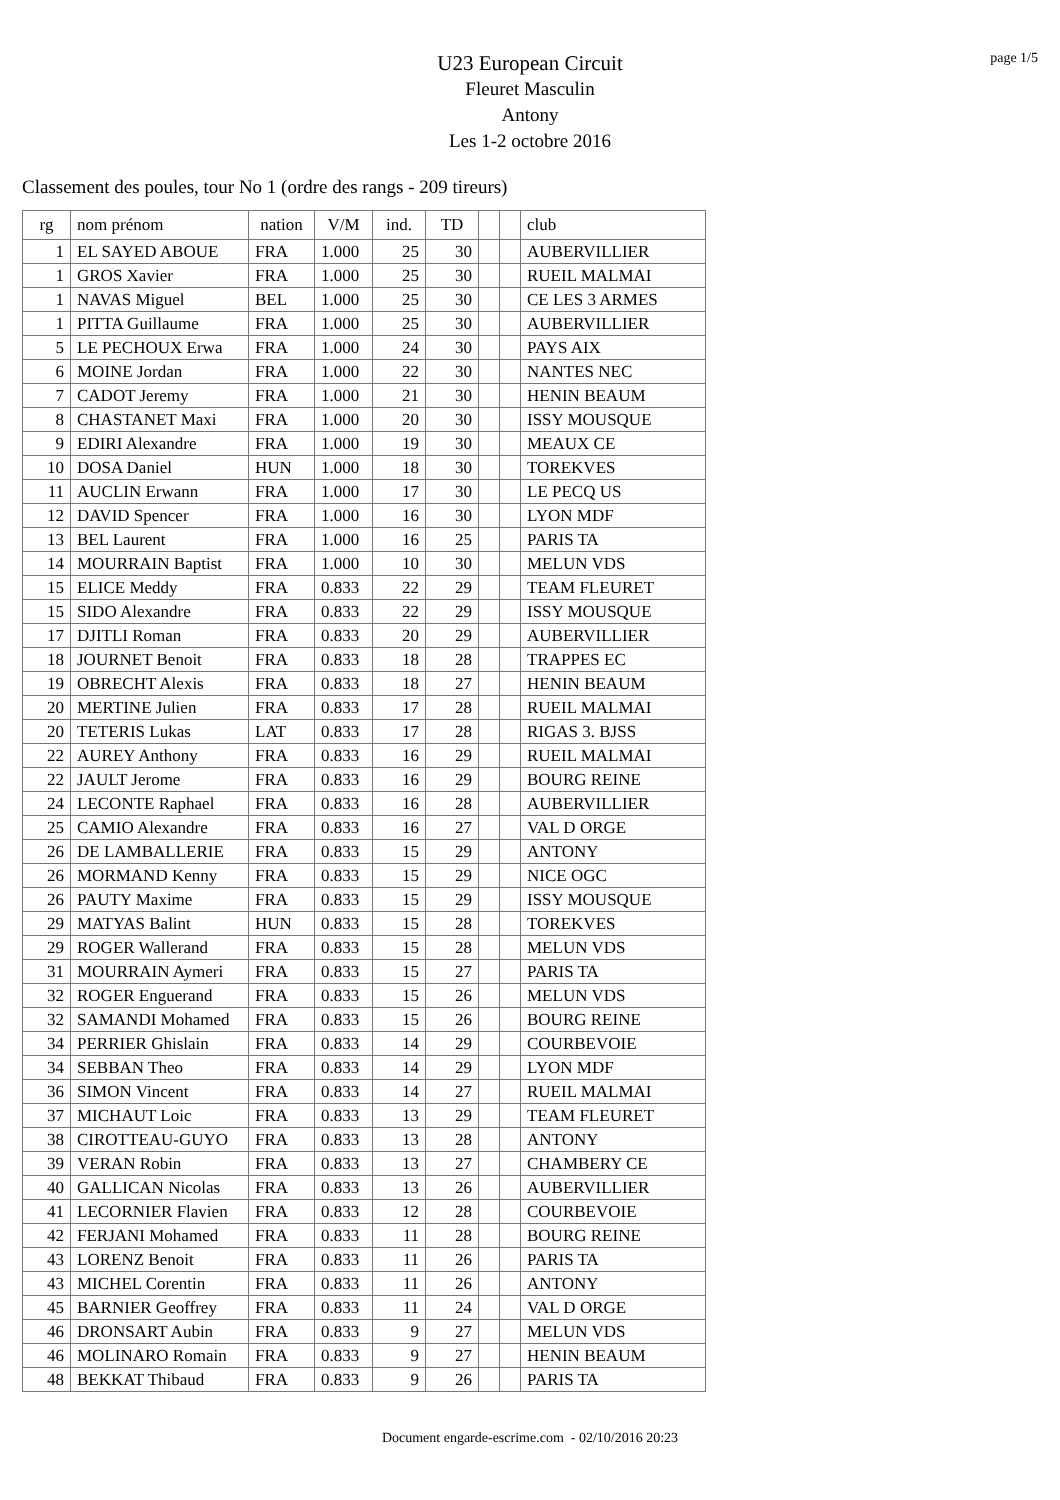page 1/5
U23 European Circuit
Fleuret Masculin
Antony
Les 1-2 octobre 2016
Classement des poules, tour No 1 (ordre des rangs - 209 tireurs)
| rg | nom prénom | nation | V/M | ind. | TD | | | club |
| --- | --- | --- | --- | --- | --- | --- | --- | --- |
| 1 | EL SAYED ABOUE | FRA | 1.000 | 25 | 30 | | | AUBERVILLIER |
| 1 | GROS Xavier | FRA | 1.000 | 25 | 30 | | | RUEIL MALMAI |
| 1 | NAVAS Miguel | BEL | 1.000 | 25 | 30 | | | CE LES 3 ARMES |
| 1 | PITTA Guillaume | FRA | 1.000 | 25 | 30 | | | AUBERVILLIER |
| 5 | LE PECHOUX Erwa | FRA | 1.000 | 24 | 30 | | | PAYS AIX |
| 6 | MOINE Jordan | FRA | 1.000 | 22 | 30 | | | NANTES NEC |
| 7 | CADOT Jeremy | FRA | 1.000 | 21 | 30 | | | HENIN BEAUM |
| 8 | CHASTANET Maxi | FRA | 1.000 | 20 | 30 | | | ISSY MOUSQUE |
| 9 | EDIRI Alexandre | FRA | 1.000 | 19 | 30 | | | MEAUX CE |
| 10 | DOSA Daniel | HUN | 1.000 | 18 | 30 | | | TOREKVES |
| 11 | AUCLIN Erwann | FRA | 1.000 | 17 | 30 | | | LE PECQ US |
| 12 | DAVID Spencer | FRA | 1.000 | 16 | 30 | | | LYON MDF |
| 13 | BEL Laurent | FRA | 1.000 | 16 | 25 | | | PARIS TA |
| 14 | MOURRAIN Baptist | FRA | 1.000 | 10 | 30 | | | MELUN VDS |
| 15 | ELICE Meddy | FRA | 0.833 | 22 | 29 | | | TEAM FLEURET |
| 15 | SIDO Alexandre | FRA | 0.833 | 22 | 29 | | | ISSY MOUSQUE |
| 17 | DJITLI Roman | FRA | 0.833 | 20 | 29 | | | AUBERVILLIER |
| 18 | JOURNET Benoit | FRA | 0.833 | 18 | 28 | | | TRAPPES EC |
| 19 | OBRECHT Alexis | FRA | 0.833 | 18 | 27 | | | HENIN BEAUM |
| 20 | MERTINE Julien | FRA | 0.833 | 17 | 28 | | | RUEIL MALMAI |
| 20 | TETERIS Lukas | LAT | 0.833 | 17 | 28 | | | RIGAS 3. BJSS |
| 22 | AUREY Anthony | FRA | 0.833 | 16 | 29 | | | RUEIL MALMAI |
| 22 | JAULT Jerome | FRA | 0.833 | 16 | 29 | | | BOURG REINE |
| 24 | LECONTE Raphael | FRA | 0.833 | 16 | 28 | | | AUBERVILLIER |
| 25 | CAMIO Alexandre | FRA | 0.833 | 16 | 27 | | | VAL D ORGE |
| 26 | DE LAMBALLERIE | FRA | 0.833 | 15 | 29 | | | ANTONY |
| 26 | MORMAND Kenny | FRA | 0.833 | 15 | 29 | | | NICE OGC |
| 26 | PAUTY Maxime | FRA | 0.833 | 15 | 29 | | | ISSY MOUSQUE |
| 29 | MATYAS Balint | HUN | 0.833 | 15 | 28 | | | TOREKVES |
| 29 | ROGER Wallerand | FRA | 0.833 | 15 | 28 | | | MELUN VDS |
| 31 | MOURRAIN Aymeri | FRA | 0.833 | 15 | 27 | | | PARIS TA |
| 32 | ROGER Enguerand | FRA | 0.833 | 15 | 26 | | | MELUN VDS |
| 32 | SAMANDI Mohamed | FRA | 0.833 | 15 | 26 | | | BOURG REINE |
| 34 | PERRIER Ghislain | FRA | 0.833 | 14 | 29 | | | COURBEVOIE |
| 34 | SEBBAN Theo | FRA | 0.833 | 14 | 29 | | | LYON MDF |
| 36 | SIMON Vincent | FRA | 0.833 | 14 | 27 | | | RUEIL MALMAI |
| 37 | MICHAUT Loic | FRA | 0.833 | 13 | 29 | | | TEAM FLEURET |
| 38 | CIROTTEAU-GUYO | FRA | 0.833 | 13 | 28 | | | ANTONY |
| 39 | VERAN Robin | FRA | 0.833 | 13 | 27 | | | CHAMBERY CE |
| 40 | GALLICAN Nicolas | FRA | 0.833 | 13 | 26 | | | AUBERVILLIER |
| 41 | LECORNIER Flavien | FRA | 0.833 | 12 | 28 | | | COURBEVOIE |
| 42 | FERJANI Mohamed | FRA | 0.833 | 11 | 28 | | | BOURG REINE |
| 43 | LORENZ Benoit | FRA | 0.833 | 11 | 26 | | | PARIS TA |
| 43 | MICHEL Corentin | FRA | 0.833 | 11 | 26 | | | ANTONY |
| 45 | BARNIER Geoffrey | FRA | 0.833 | 11 | 24 | | | VAL D ORGE |
| 46 | DRONSART Aubin | FRA | 0.833 | 9 | 27 | | | MELUN VDS |
| 46 | MOLINARO Romain | FRA | 0.833 | 9 | 27 | | | HENIN BEAUM |
| 48 | BEKKAT Thibaud | FRA | 0.833 | 9 | 26 | | | PARIS TA |
Document engarde-escrime.com - 02/10/2016 20:23